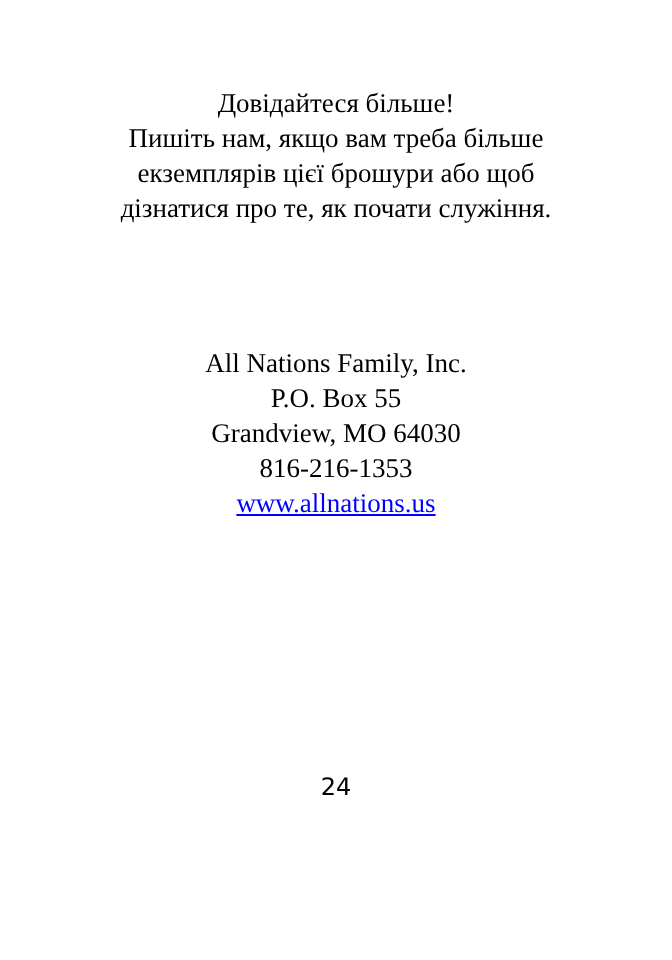Довідайтеся більше!
Пишіть нам, якщо вам треба більше
екземплярів цієї брошури або щоб
дізнатися про те, як почати служіння.
All Nations Family, Inc.
P.O. Box 55
Grandview, MO 64030
816-216-1353
www.allnations.us
24